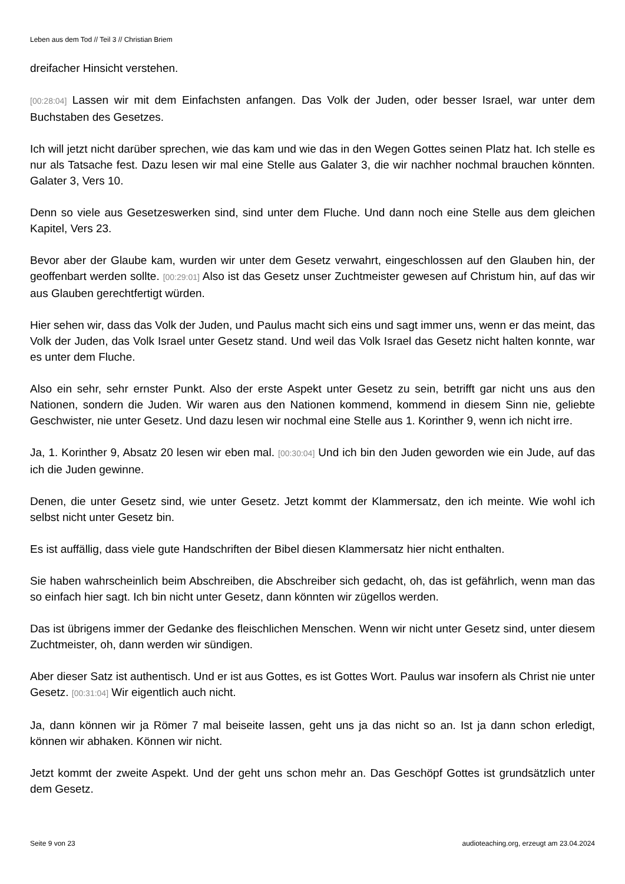Leben aus dem Tod // Teil 3 // Christian Briem
dreifacher Hinsicht verstehen.
[00:28:04] Lassen wir mit dem Einfachsten anfangen. Das Volk der Juden, oder besser Israel, war unter dem Buchstaben des Gesetzes.
Ich will jetzt nicht darüber sprechen, wie das kam und wie das in den Wegen Gottes seinen Platz hat. Ich stelle es nur als Tatsache fest. Dazu lesen wir mal eine Stelle aus Galater 3, die wir nachher nochmal brauchen könnten. Galater 3, Vers 10.
Denn so viele aus Gesetzeswerken sind, sind unter dem Fluche. Und dann noch eine Stelle aus dem gleichen Kapitel, Vers 23.
Bevor aber der Glaube kam, wurden wir unter dem Gesetz verwahrt, eingeschlossen auf den Glauben hin, der geoffenbart werden sollte. [00:29:01] Also ist das Gesetz unser Zuchtmeister gewesen auf Christum hin, auf das wir aus Glauben gerechtfertigt würden.
Hier sehen wir, dass das Volk der Juden, und Paulus macht sich eins und sagt immer uns, wenn er das meint, das Volk der Juden, das Volk Israel unter Gesetz stand. Und weil das Volk Israel das Gesetz nicht halten konnte, war es unter dem Fluche.
Also ein sehr, sehr ernster Punkt. Also der erste Aspekt unter Gesetz zu sein, betrifft gar nicht uns aus den Nationen, sondern die Juden. Wir waren aus den Nationen kommend, kommend in diesem Sinn nie, geliebte Geschwister, nie unter Gesetz. Und dazu lesen wir nochmal eine Stelle aus 1. Korinther 9, wenn ich nicht irre.
Ja, 1. Korinther 9, Absatz 20 lesen wir eben mal. [00:30:04] Und ich bin den Juden geworden wie ein Jude, auf das ich die Juden gewinne.
Denen, die unter Gesetz sind, wie unter Gesetz. Jetzt kommt der Klammersatz, den ich meinte. Wie wohl ich selbst nicht unter Gesetz bin.
Es ist auffällig, dass viele gute Handschriften der Bibel diesen Klammersatz hier nicht enthalten.
Sie haben wahrscheinlich beim Abschreiben, die Abschreiber sich gedacht, oh, das ist gefährlich, wenn man das so einfach hier sagt. Ich bin nicht unter Gesetz, dann könnten wir zügellos werden.
Das ist übrigens immer der Gedanke des fleischlichen Menschen. Wenn wir nicht unter Gesetz sind, unter diesem Zuchtmeister, oh, dann werden wir sündigen.
Aber dieser Satz ist authentisch. Und er ist aus Gottes, es ist Gottes Wort. Paulus war insofern als Christ nie unter Gesetz. [00:31:04] Wir eigentlich auch nicht.
Ja, dann können wir ja Römer 7 mal beiseite lassen, geht uns ja das nicht so an. Ist ja dann schon erledigt, können wir abhaken. Können wir nicht.
Jetzt kommt der zweite Aspekt. Und der geht uns schon mehr an. Das Geschöpf Gottes ist grundsätzlich unter dem Gesetz.
Seite 9 von 23 audioteaching.org, erzeugt am 23.04.2024